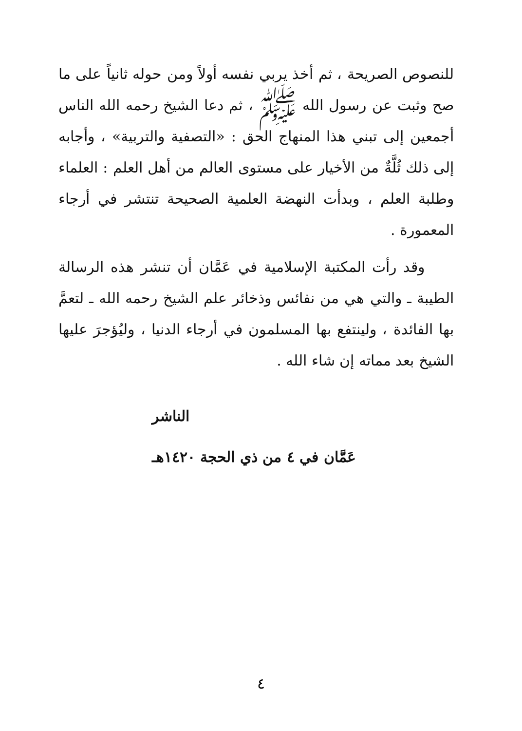للنصوص الصريحة ، ثم أخذ يربي نفسه أولاً ومن حوله ثانياً على ما صح وثبت عن رسول الله ﷺ ، ثم دعا الشيخ رحمه الله الناس أجمعين إلى تبني هذا المنهاج الحق : «التصفية والتربية» ، وأجابه إلى ذلك ثُلَّةٌ من الأخيار على مستوى العالم من أهل العلم : العلماء وطلبة العلم ، وبدأت النهضة العلمية الصحيحة تنتشر في أرجاء المعمورة .
وقد رأت المكتبة الإسلامية في عَمَّان أن تنشر هذه الرسالة الطيبة ـ والتي هي من نفائس وذخائر علم الشيخ رحمه الله ـ لتعمَّ بها الفائدة ، ولينتفع بها المسلمون في أرجاء الدنيا ، وليُؤجرَ عليها الشيخ بعد مماته إن شاء الله .
الناشر
عَمَّان في ٤ من ذي الحجة ١٤٢٠هـ
٤